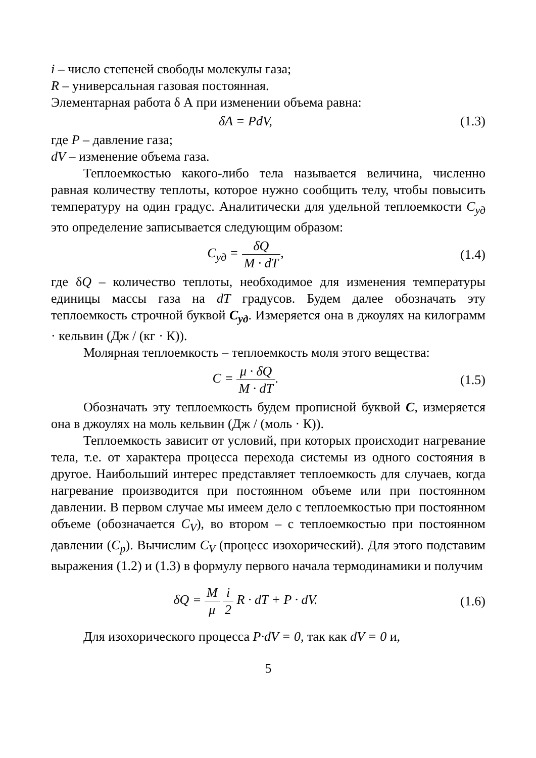i – число степеней свободы молекулы газа;
R – универсальная газовая постоянная.
Элементарная работа δ А при изменении объема равна:
δA = PdV, (1.3)
где P – давление газа;
dV – изменение объема газа.
Теплоемкостью какого-либо тела называется величина, численно равная количеству теплоты, которое нужно сообщить телу, чтобы повысить температуру на один градус. Аналитически для удельной теплоемкости C<sub>уд</sub> это определение записывается следующим образом:
C<sub>уд</sub> = δQ M · dT, (1.4)
где δQ – количество теплоты, необходимое для изменения температуры единицы массы газа на dT градусов. Будем далее обозначать эту теплоемкость строчной буквой C<sub>уд</sub>. Измеряется она в джоулях на килограмм · кельвин (Дж / (кг · К)).
Молярная теплоемкость – теплоемкость моля этого вещества:
C = μ · δQ M · dT. (1.5)
Обозначать эту теплоемкость будем прописной буквой C, измеряется она в джоулях на моль кельвин (Дж / (моль · К)).
Теплоемкость зависит от условий, при которых происходит нагревание тела, т.е. от характера процесса перехода системы из одного состояния в другое. Наибольший интерес представляет теплоемкость для случаев, когда нагревание производится при постоянном объеме или при постоянном давлении. В первом случае мы имеем дело с теплоемкостью при постоянном объеме (обозначается C<sub>V</sub>), во втором – с теплоемкостью при постоянном давлении (C<sub>p</sub>). Вычислим C<sub>V</sub> (процесс изохорический). Для этого подставим выражения (1.2) и (1.3) в формулу первого начала термодинамики и получим
δQ = M μ i 2 R · dT + P · dV. (1.6)
Для изохорического процесса P·dV = 0, так как dV = 0 и,
5